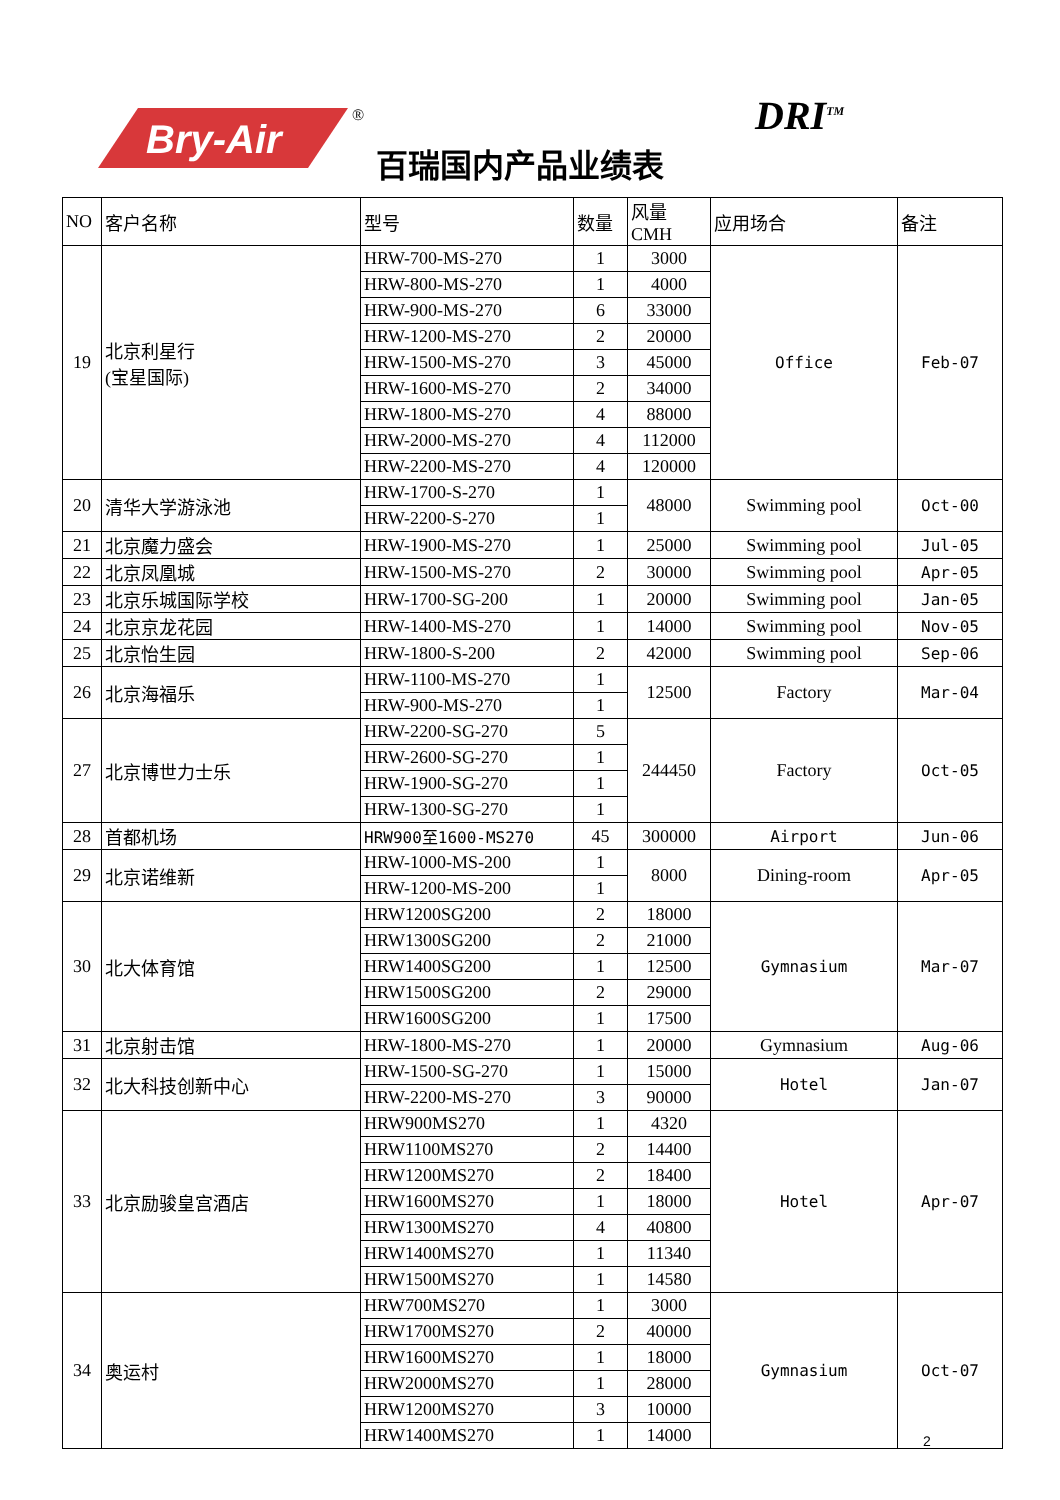Bry-Air
®
百瑞国内产品业绩表
DRI<sup>TM</sup>
| NO | 客户名称 | 型号 | 数量 | 风量CMH | 应用场合 | 备注 |
| --- | --- | --- | --- | --- | --- | --- |
| 19 | 北京利星行 (宝星国际) | HRW-700-MS-270 | 1 | 3000 | Office | Feb-07 |
| | | HRW-800-MS-270 | 1 | 4000 | | |
| | | HRW-900-MS-270 | 6 | 33000 | | |
| | | HRW-1200-MS-270 | 2 | 20000 | | |
| | | HRW-1500-MS-270 | 3 | 45000 | | |
| | | HRW-1600-MS-270 | 2 | 34000 | | |
| | | HRW-1800-MS-270 | 4 | 88000 | | |
| | | HRW-2000-MS-270 | 4 | 112000 | | |
| | | HRW-2200-MS-270 | 4 | 120000 | | |
| 20 | 清华大学游泳池 | HRW-1700-S-270 | 1 | 48000 | Swimming pool | Oct-00 |
| | | HRW-2200-S-270 | 1 | | | |
| 21 | 北京魔力盛会 | HRW-1900-MS-270 | 1 | 25000 | Swimming pool | Jul-05 |
| 22 | 北京凤凰城 | HRW-1500-MS-270 | 2 | 30000 | Swimming pool | Apr-05 |
| 23 | 北京乐城国际学校 | HRW-1700-SG-200 | 1 | 20000 | Swimming pool | Jan-05 |
| 24 | 北京京龙花园 | HRW-1400-MS-270 | 1 | 14000 | Swimming pool | Nov-05 |
| 25 | 北京怡生园 | HRW-1800-S-200 | 2 | 42000 | Swimming pool | Sep-06 |
| 26 | 北京海福乐 | HRW-1100-MS-270 | 1 | 12500 | Factory | Mar-04 |
| | | HRW-900-MS-270 | 1 | | | |
| 27 | 北京博世力士乐 | HRW-2200-SG-270 | 5 | 244450 | Factory | Oct-05 |
| | | HRW-2600-SG-270 | 1 | | | |
| | | HRW-1900-SG-270 | 1 | | | |
| | | HRW-1300-SG-270 | 1 | | | |
| 28 | 首都机场 | HRW900至1600-MS270 | 45 | 300000 | Airport | Jun-06 |
| 29 | 北京诺维新 | HRW-1000-MS-200 | 1 | 8000 | Dining-room | Apr-05 |
| | | HRW-1200-MS-200 | 1 | | | |
| 30 | 北大体育馆 | HRW1200SG200 | 2 | 18000 | Gymnasium | Mar-07 |
| | | HRW1300SG200 | 2 | 21000 | | |
| | | HRW1400SG200 | 1 | 12500 | | |
| | | HRW1500SG200 | 2 | 29000 | | |
| | | HRW1600SG200 | 1 | 17500 | | |
| 31 | 北京射击馆 | HRW-1800-MS-270 | 1 | 20000 | Gymnasium | Aug-06 |
| 32 | 北大科技创新中心 | HRW-1500-SG-270 | 1 | 15000 | Hotel | Jan-07 |
| | | HRW-2200-MS-270 | 3 | 90000 | | |
| 33 | 北京励骏皇宫酒店 | HRW900MS270 | 1 | 4320 | Hotel | Apr-07 |
| | | HRW1100MS270 | 2 | 14400 | | |
| | | HRW1200MS270 | 2 | 18400 | | |
| | | HRW1600MS270 | 1 | 18000 | | |
| | | HRW1300MS270 | 4 | 40800 | | |
| | | HRW1400MS270 | 1 | 11340 | | |
| | | HRW1500MS270 | 1 | 14580 | | |
| 34 | 奥运村 | HRW700MS270 | 1 | 3000 | Gymnasium | Oct-07 |
| | | HRW1700MS270 | 2 | 40000 | | |
| | | HRW1600MS270 | 1 | 18000 | | |
| | | HRW2000MS270 | 1 | 28000 | | |
| | | HRW1200MS270 | 3 | 10000 | | |
| | | HRW1400MS270 | 1 | 14000 | | |
2